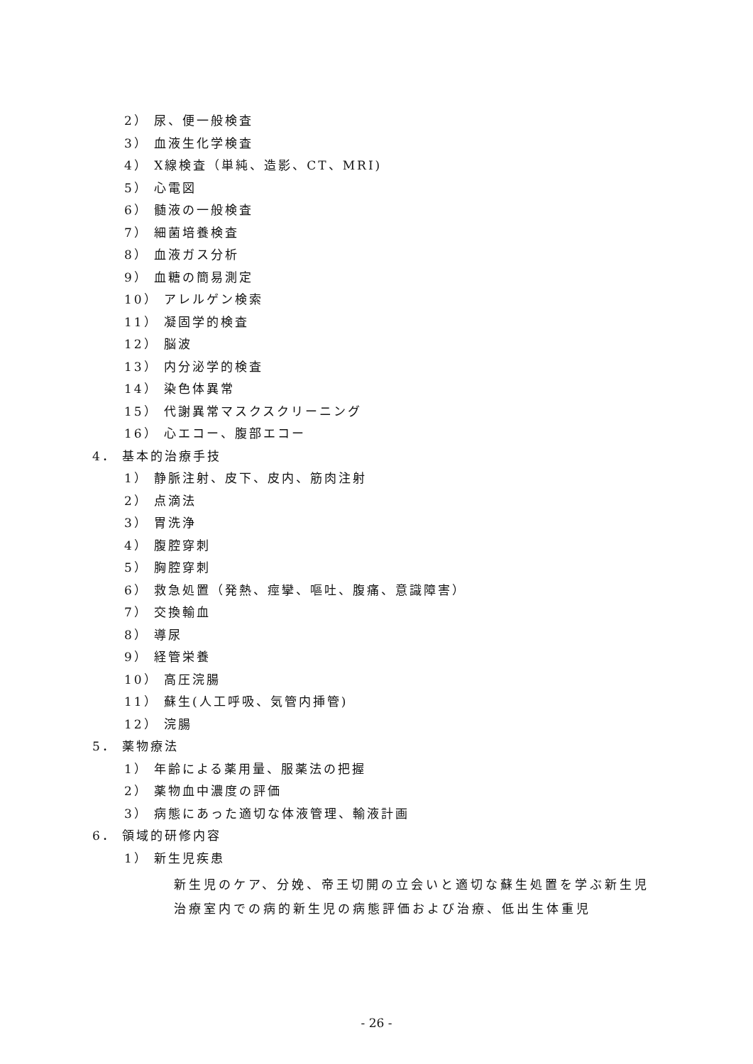2） 尿、便一般検査
3） 血液生化学検査
4） X線検査（単純、造影、CT、MRI)
5） 心電図
6） 髄液の一般検査
7） 細菌培養検査
8） 血液ガス分析
9） 血糖の簡易測定
10） アレルゲン検索
11） 凝固学的検査
12） 脳波
13） 内分泌学的検査
14） 染色体異常
15） 代謝異常マスクスクリーニング
16） 心エコー、腹部エコー
4． 基本的治療手技
1） 静脈注射、皮下、皮内、筋肉注射
2） 点滴法
3） 胃洗浄
4） 腹腔穿刺
5） 胸腔穿刺
6） 救急処置（発熱、痙攣、嘔吐、腹痛、意識障害）
7） 交換輸血
8） 導尿
9） 経管栄養
10） 高圧浣腸
11） 蘇生(人工呼吸、気管内挿管)
12） 浣腸
5． 薬物療法
1） 年齢による薬用量、服薬法の把握
2） 薬物血中濃度の評価
3） 病態にあった適切な体液管理、輸液計画
6． 領域的研修内容
1） 新生児疾患
新生児のケア、分娩、帝王切開の立会いと適切な蘇生処置を学ぶ新生児治療室内での病的新生児の病態評価および治療、低出生体重児
- 26 -